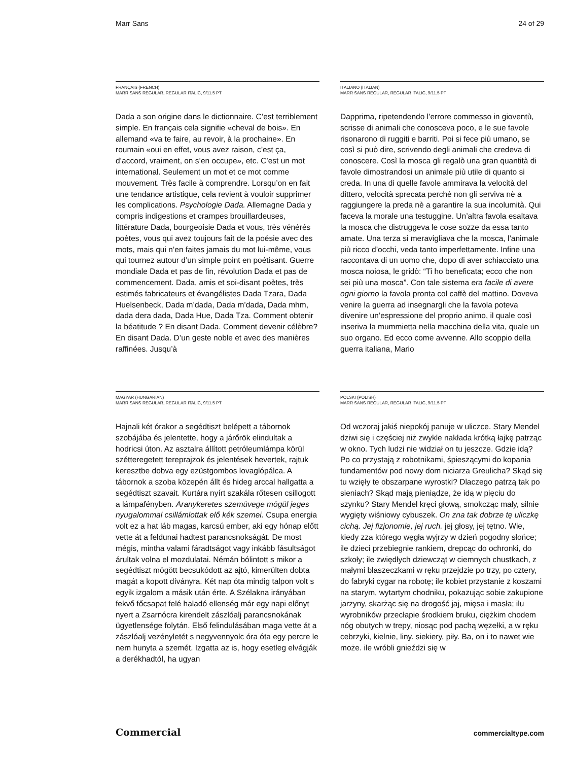Marr Sans 24 of 29
FRANÇAIS (FRENCH)
MARR SANS REGULAR, REGULAR ITALIC, 9/11.5 PT
Dada a son origine dans le dictionnaire. C’est terriblement simple. En français cela signifie «cheval de bois». En allemand «va te faire, au revoir, à la prochaine». En roumain «oui en effet, vous avez raison, c’est ça, d’accord, vraiment, on s’en occupe», etc. C’est un mot international. Seulement un mot et ce mot comme mouvement. Très facile à comprendre. Lorsqu’on en fait une tendance artistique, cela revient à vouloir supprimer les complications. Psychologie Dada. Allemagne Dada y compris indigestions et crampes brouillardeuses, littérature Dada, bourgeoisie Dada et vous, très vénérés poètes, vous qui avez toujours fait de la poésie avec des mots, mais qui n’en faites jamais du mot lui-même, vous qui tournez autour d’un simple point en poétisant. Guerre mondiale Dada et pas de fin, révolution Dada et pas de commencement. Dada, amis et soi-disant poètes, très estimés fabricateurs et évangélistes Dada Tzara, Dada Huelsenbeck, Dada m’dada, Dada m’dada, Dada mhm, dada dera dada, Dada Hue, Dada Tza. Comment obtenir la béatitude ? En disant Dada. Comment devenir célèbre? En disant Dada. D’un geste noble et avec des manières raffinées. Jusqu’à
ITALIANO (ITALIAN)
MARR SANS REGULAR, REGULAR ITALIC, 9/11.5 PT
Dapprima, ripetendendo l’errore commesso in gioventù, scrisse di animali che conosceva poco, e le sue favole risonarono di ruggiti e barriti. Poi si fece più umano, se così si può dire, scrivendo degli animali che credeva di conoscere. Così la mosca gli regalò una gran quantità di favole dimostrandosi un animale più utile di quanto si creda. In una di quelle favole ammirava la velocità del dittero, velocità sprecata perchè non gli serviva nè a raggiungere la preda nè a garantire la sua incolumità. Qui faceva la morale una testuggine. Un’altra favola esaltava la mosca che distruggeva le cose sozze da essa tanto amate. Una terza si meravigliava che la mosca, l’animale più ricco d’occhi, veda tanto imperfettamente. Infine una raccontava di un uomo che, dopo di aver schiacciato una mosca noiosa, le gridò: “Ti ho beneficata; ecco che non sei più una mosca”. Con tale sistema era facile di avere ogni giorno la favola pronta col caffè del mattino. Doveva venire la guerra ad insegnargli che la favola poteva divenire un’espressione del proprio animo, il quale così inseriva la mummietta nella macchina della vita, quale un suo organo. Ed ecco come avvenne. Allo scoppio della guerra italiana, Mario
MAGYAR (HUNGARIAN)
MARR SANS REGULAR, REGULAR ITALIC, 9/11.5 PT
Hajnali két órakor a segédtiszt belépett a tábornok szobájába és jelentette, hogy a járőrök elindultak a hodricsi úton. Az asztalra állított petróleumlámpa körül szétteregetett tereprajzok és jelentések hevertek, rajtuk keresztbe dobva egy ezüstgombos lovaglópálca. A tábornok a szoba közepén állt és hideg arccal hallgatta a segédtiszt szavait. Kurtára nyírt szakála rőtesen csillogott a lámpafényben. Aranykeretes szemüvege mögül jeges nyugalommal csillámlottak elő kék szemei. Csupa energia volt ez a hat láb magas, karcsú ember, aki egy hónap előtt vette át a feldunai hadtest parancsnokságát. De most mégis, mintha valami fáradtságot vagy inkább fásultságot árultak volna el mozdulatai. Némán bólintott s mikor a segédtiszt mögött becsukódott az ajtó, kimerülten dobta magát a kopott díványra. Két nap óta mindig talpon volt s egyik izgalom a másik után érte. A Szélakna irányában fekvő főcsapat felé haladó ellenség már egy napi előnyt nyert a Zsarnócra kirendelt zászlóalj parancsnokának ügyetlensége folytán. Első felindulásában maga vette át a zászlóalj vezényletét s negyvennyolc óra óta egy percre le nem hunyta a szemét. Izgatta az is, hogy esetleg elvágják a derékhadtól, ha ugyan
POLSKI (POLISH)
MARR SANS REGULAR, REGULAR ITALIC, 9/11.5 PT
Od wczoraj jakiś niepokój panuje w uliczce. Stary Mendel dziwi się i częściej niż zwykle nakłada krótką łajkę patrząc w okno. Tych ludzi nie widział on tu jeszcze. Gdzie idą? Po co przystają z robotnikami, śpieszącymi do kopania fundamentów pod nowy dom niciarza Greulicha? Skąd się tu wzięły te obszarpane wyrostki? Dlaczego patrzą tak po sieniach? Skąd mają pieniądze, że idą w pięciu do szynku? Stary Mendel kręci głową, smokcząc mały, silnie wygięty wiśniowy cybuszek. On zna tak dobrze tę uliczkę cichą. Jej fizjonomię, jej ruch. jej głosy, jej tętno. Wie, kiedy zza którego węgła wyjrzy w dzień pogodny słońce; ile dzieci przebiegnie rankiem, drepcąc do ochronki, do szkoły; ile zwiędłych dziewcząt w ciemnych chustkach, z małymi blaszeczkami w ręku przejdzie po trzy, po cztery, do fabryki cygar na robotę; ile kobiet przystanie z koszami na starym, wytartym chodniku, pokazując sobie zakupione jarzyny, skarżąc się na drogość jaj, mięsa i masła; ilu wyrobników przecłapie środkiem bruku, ciężkim chodem nóg obutych w trepy, niosąc pod pachą węzełki, a w ręku cebrzyki, kielnie, liny. siekiery, piły. Ba, on i to nawet wie może. ile wróbli gnieździ się w
Commercial commercialtype.com